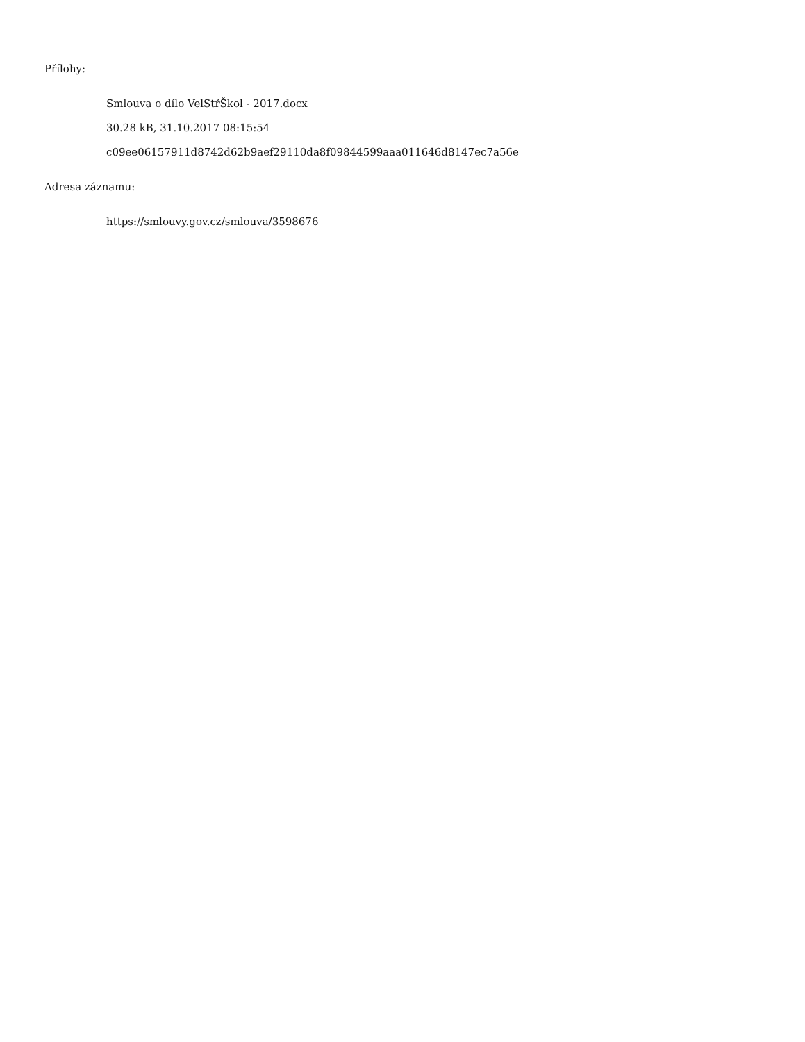Přílohy:
Smlouva o dílo VelStřŠkol - 2017.docx
30.28 kB, 31.10.2017 08:15:54
c09ee06157911d8742d62b9aef29110da8f09844599aaa011646d8147ec7a56e
Adresa záznamu:
https://smlouvy.gov.cz/smlouva/3598676